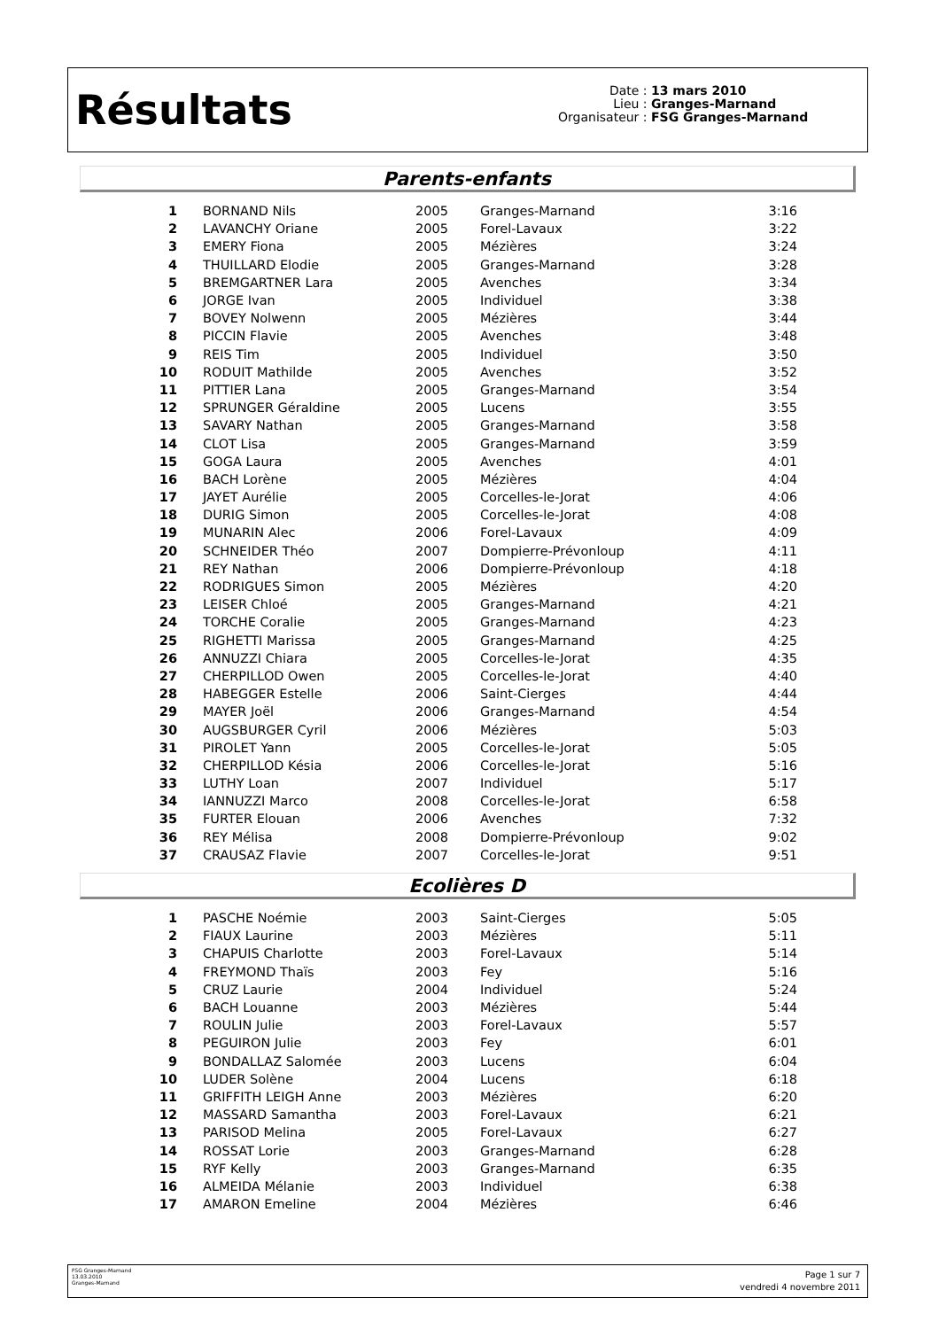Résultats
Date : 13 mars 2010
Lieu : Granges-Marnand
Organisateur : FSG Granges-Marnand
Parents-enfants
| 1 | BORNAND Nils | 2005 | Granges-Marnand | 3:16 |
| 2 | LAVANCHY Oriane | 2005 | Forel-Lavaux | 3:22 |
| 3 | EMERY Fiona | 2005 | Mézières | 3:24 |
| 4 | THUILLARD Elodie | 2005 | Granges-Marnand | 3:28 |
| 5 | BREMGARTNER Lara | 2005 | Avenches | 3:34 |
| 6 | JORGE Ivan | 2005 | Individuel | 3:38 |
| 7 | BOVEY Nolwenn | 2005 | Mézières | 3:44 |
| 8 | PICCIN Flavie | 2005 | Avenches | 3:48 |
| 9 | REIS Tim | 2005 | Individuel | 3:50 |
| 10 | RODUIT Mathilde | 2005 | Avenches | 3:52 |
| 11 | PITTIER Lana | 2005 | Granges-Marnand | 3:54 |
| 12 | SPRUNGER Géraldine | 2005 | Lucens | 3:55 |
| 13 | SAVARY Nathan | 2005 | Granges-Marnand | 3:58 |
| 14 | CLOT Lisa | 2005 | Granges-Marnand | 3:59 |
| 15 | GOGA Laura | 2005 | Avenches | 4:01 |
| 16 | BACH Lorène | 2005 | Mézières | 4:04 |
| 17 | JAYET Aurélie | 2005 | Corcelles-le-Jorat | 4:06 |
| 18 | DURIG Simon | 2005 | Corcelles-le-Jorat | 4:08 |
| 19 | MUNARIN Alec | 2006 | Forel-Lavaux | 4:09 |
| 20 | SCHNEIDER Théo | 2007 | Dompierre-Prévonloup | 4:11 |
| 21 | REY Nathan | 2006 | Dompierre-Prévonloup | 4:18 |
| 22 | RODRIGUES Simon | 2005 | Mézières | 4:20 |
| 23 | LEISER Chloé | 2005 | Granges-Marnand | 4:21 |
| 24 | TORCHE Coralie | 2005 | Granges-Marnand | 4:23 |
| 25 | RIGHETTI Marissa | 2005 | Granges-Marnand | 4:25 |
| 26 | ANNUZZI Chiara | 2005 | Corcelles-le-Jorat | 4:35 |
| 27 | CHERPILLOD Owen | 2005 | Corcelles-le-Jorat | 4:40 |
| 28 | HABEGGER Estelle | 2006 | Saint-Cierges | 4:44 |
| 29 | MAYER Joël | 2006 | Granges-Marnand | 4:54 |
| 30 | AUGSBURGER Cyril | 2006 | Mézières | 5:03 |
| 31 | PIROLET Yann | 2005 | Corcelles-le-Jorat | 5:05 |
| 32 | CHERPILLOD Késia | 2006 | Corcelles-le-Jorat | 5:16 |
| 33 | LUTHY Loan | 2007 | Individuel | 5:17 |
| 34 | IANNUZZI Marco | 2008 | Corcelles-le-Jorat | 6:58 |
| 35 | FURTER Elouan | 2006 | Avenches | 7:32 |
| 36 | REY Mélisa | 2008 | Dompierre-Prévonloup | 9:02 |
| 37 | CRAUSAZ Flavie | 2007 | Corcelles-le-Jorat | 9:51 |
Ecolières D
| 1 | PASCHE Noémie | 2003 | Saint-Cierges | 5:05 |
| 2 | FIAUX Laurine | 2003 | Mézières | 5:11 |
| 3 | CHAPUIS Charlotte | 2003 | Forel-Lavaux | 5:14 |
| 4 | FREYMOND Thaïs | 2003 | Fey | 5:16 |
| 5 | CRUZ Laurie | 2004 | Individuel | 5:24 |
| 6 | BACH Louanne | 2003 | Mézières | 5:44 |
| 7 | ROULIN Julie | 2003 | Forel-Lavaux | 5:57 |
| 8 | PEGUIRON Julie | 2003 | Fey | 6:01 |
| 9 | BONDALLAZ Salomée | 2003 | Lucens | 6:04 |
| 10 | LUDER Solène | 2004 | Lucens | 6:18 |
| 11 | GRIFFITH LEIGH Anne | 2003 | Mézières | 6:20 |
| 12 | MASSARD Samantha | 2003 | Forel-Lavaux | 6:21 |
| 13 | PARISOD Melina | 2005 | Forel-Lavaux | 6:27 |
| 14 | ROSSAT Lorie | 2003 | Granges-Marnand | 6:28 |
| 15 | RYF Kelly | 2003 | Granges-Marnand | 6:35 |
| 16 | ALMEIDA Mélanie | 2003 | Individuel | 6:38 |
| 17 | AMARON Emeline | 2004 | Mézières | 6:46 |
FSG Granges-Marnand
13.03.2010
Granges-Marnand
Page 1 sur 7
vendredi 4 novembre 2011